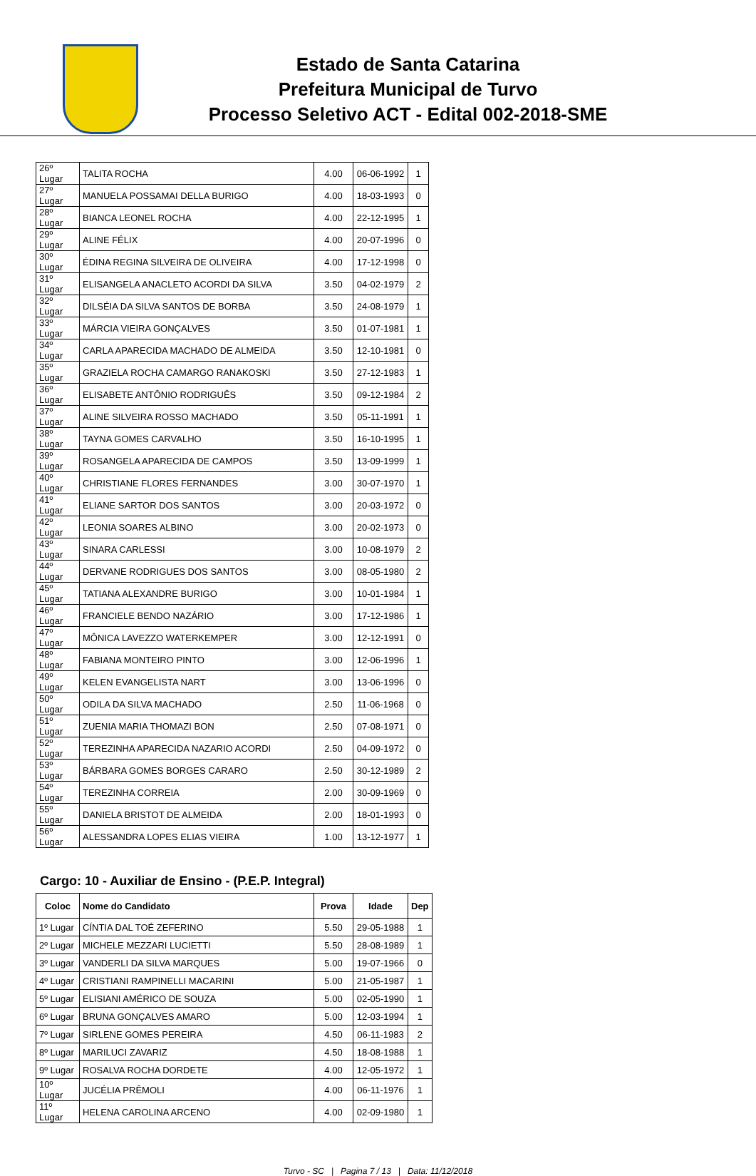Estado de Santa Catarina
Prefeitura Municipal de Turvo
Processo Seletivo ACT - Edital 002-2018-SME
| 26º Lugar | TALITA ROCHA | 4.00 | 06-06-1992 | 1 |
| 27º Lugar | MANUELA POSSAMAI DELLA BURIGO | 4.00 | 18-03-1993 | 0 |
| 28º Lugar | BIANCA LEONEL ROCHA | 4.00 | 22-12-1995 | 1 |
| 29º Lugar | ALINE FÉLIX | 4.00 | 20-07-1996 | 0 |
| 30º Lugar | ÉDINA REGINA SILVEIRA DE OLIVEIRA | 4.00 | 17-12-1998 | 0 |
| 31º Lugar | ELISANGELA ANACLETO ACORDI DA SILVA | 3.50 | 04-02-1979 | 2 |
| 32º Lugar | DILSÉIA DA SILVA SANTOS DE BORBA | 3.50 | 24-08-1979 | 1 |
| 33º Lugar | MÁRCIA VIEIRA GONÇALVES | 3.50 | 01-07-1981 | 1 |
| 34º Lugar | CARLA APARECIDA MACHADO DE ALMEIDA | 3.50 | 12-10-1981 | 0 |
| 35º Lugar | GRAZIELA ROCHA CAMARGO RANAKOSKI | 3.50 | 27-12-1983 | 1 |
| 36º Lugar | ELISABETE ANTÔNIO RODRIGUÊS | 3.50 | 09-12-1984 | 2 |
| 37º Lugar | ALINE SILVEIRA ROSSO MACHADO | 3.50 | 05-11-1991 | 1 |
| 38º Lugar | TAYNA GOMES CARVALHO | 3.50 | 16-10-1995 | 1 |
| 39º Lugar | ROSANGELA APARECIDA DE CAMPOS | 3.50 | 13-09-1999 | 1 |
| 40º Lugar | CHRISTIANE FLORES FERNANDES | 3.00 | 30-07-1970 | 1 |
| 41º Lugar | ELIANE SARTOR DOS SANTOS | 3.00 | 20-03-1972 | 0 |
| 42º Lugar | LEONIA SOARES ALBINO | 3.00 | 20-02-1973 | 0 |
| 43º Lugar | SINARA CARLESSI | 3.00 | 10-08-1979 | 2 |
| 44º Lugar | DERVANE RODRIGUES DOS SANTOS | 3.00 | 08-05-1980 | 2 |
| 45º Lugar | TATIANA ALEXANDRE BURIGO | 3.00 | 10-01-1984 | 1 |
| 46º Lugar | FRANCIELE BENDO NAZÁRIO | 3.00 | 17-12-1986 | 1 |
| 47º Lugar | MÔNICA LAVEZZO WATERKEMPER | 3.00 | 12-12-1991 | 0 |
| 48º Lugar | FABIANA MONTEIRO PINTO | 3.00 | 12-06-1996 | 1 |
| 49º Lugar | KELEN EVANGELISTA NART | 3.00 | 13-06-1996 | 0 |
| 50º Lugar | ODILA DA SILVA MACHADO | 2.50 | 11-06-1968 | 0 |
| 51º Lugar | ZUENIA MARIA THOMAZI BON | 2.50 | 07-08-1971 | 0 |
| 52º Lugar | TEREZINHA APARECIDA NAZARIO ACORDI | 2.50 | 04-09-1972 | 0 |
| 53º Lugar | BÁRBARA GOMES BORGES CARARO | 2.50 | 30-12-1989 | 2 |
| 54º Lugar | TEREZINHA CORREIA | 2.00 | 30-09-1969 | 0 |
| 55º Lugar | DANIELA BRISTOT DE ALMEIDA | 2.00 | 18-01-1993 | 0 |
| 56º Lugar | ALESSANDRA LOPES ELIAS VIEIRA | 1.00 | 13-12-1977 | 1 |
Cargo: 10 - Auxiliar de Ensino - (P.E.P. Integral)
| Coloc | Nome do Candidato | Prova | Idade | Dep |
| --- | --- | --- | --- | --- |
| 1º Lugar | CÍNTIA DAL TOÉ ZEFERINO | 5.50 | 29-05-1988 | 1 |
| 2º Lugar | MICHELE MEZZARI LUCIETTI | 5.50 | 28-08-1989 | 1 |
| 3º Lugar | VANDERLI DA SILVA MARQUES | 5.00 | 19-07-1966 | 0 |
| 4º Lugar | CRISTIANI RAMPINELLI MACARINI | 5.00 | 21-05-1987 | 1 |
| 5º Lugar | ELISIANI AMÉRICO DE SOUZA | 5.00 | 02-05-1990 | 1 |
| 6º Lugar | BRUNA GONÇALVES AMARO | 5.00 | 12-03-1994 | 1 |
| 7º Lugar | SIRLENE GOMES PEREIRA | 4.50 | 06-11-1983 | 2 |
| 8º Lugar | MARILUCI ZAVARIZ | 4.50 | 18-08-1988 | 1 |
| 9º Lugar | ROSALVA ROCHA DORDETE | 4.00 | 12-05-1972 | 1 |
| 10º Lugar | JUCÉLIA PRÊMOLI | 4.00 | 06-11-1976 | 1 |
| 11º Lugar | HELENA CAROLINA ARCENO | 4.00 | 02-09-1980 | 1 |
Turvo - SC | Pagina 7 / 13 | Data: 11/12/2018